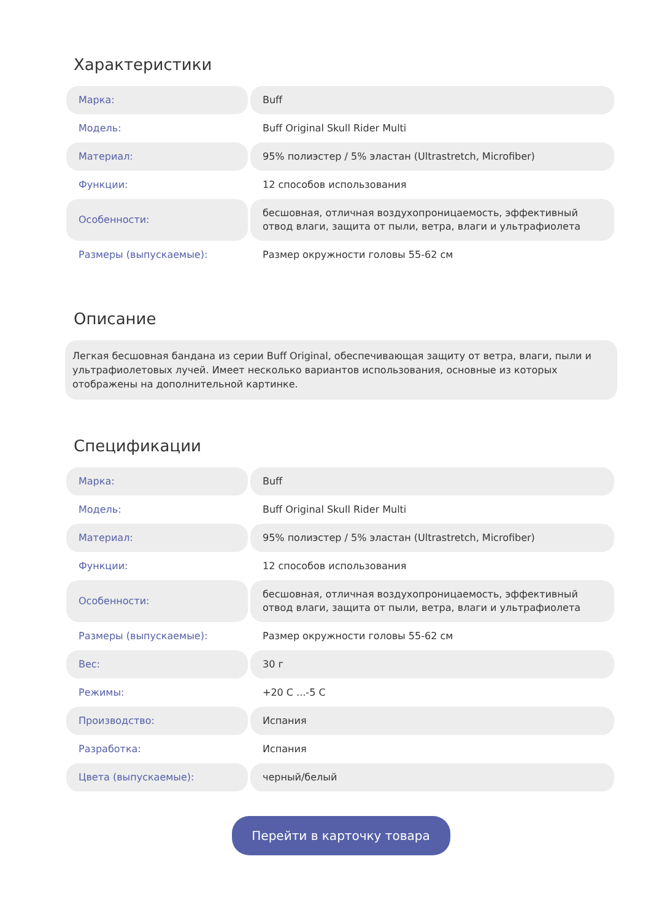Характеристики
| Марка: | Buff |
| Модель: | Buff Original Skull Rider Multi |
| Материал: | 95% полиэстер / 5% эластан (Ultrastretch, Microfiber) |
| Функции: | 12 способов использования |
| Особенности: | бесшовная, отличная воздухопроницаемость, эффективный отвод влаги, защита от пыли, ветра, влаги и ультрафиолета |
| Размеры (выпускаемые): | Размер окружности головы 55-62 см |
Описание
Легкая бесшовная бандана из серии Buff Original, обеспечивающая защиту от ветра, влаги, пыли и ультрафиолетовых лучей. Имеет несколько вариантов использования, основные из которых отображены на дополнительной картинке.
Спецификации
| Марка: | Buff |
| Модель: | Buff Original Skull Rider Multi |
| Материал: | 95% полиэстер / 5% эластан (Ultrastretch, Microfiber) |
| Функции: | 12 способов использования |
| Особенности: | бесшовная, отличная воздухопроницаемость, эффективный отвод влаги, защита от пыли, ветра, влаги и ультрафиолета |
| Размеры (выпускаемые): | Размер окружности головы 55-62 см |
| Вес: | 30 г |
| Режимы: | +20 C ...-5 C |
| Производство: | Испания |
| Разработка: | Испания |
| Цвета (выпускаемые): | черный/белый |
Перейти в карточку товара